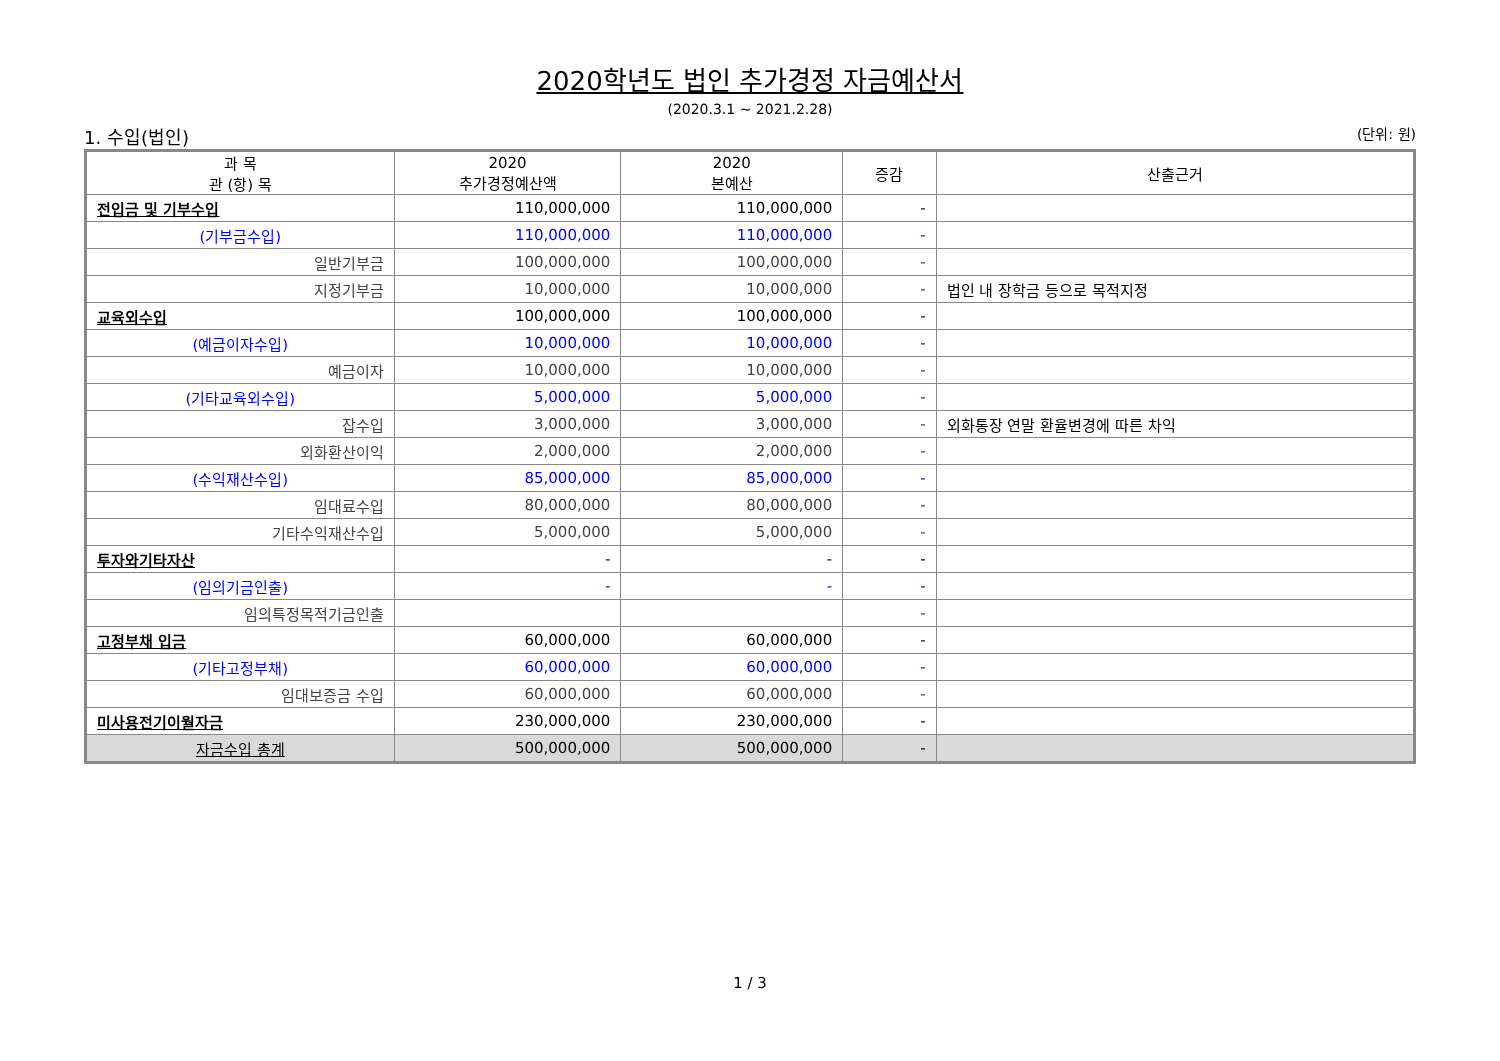2020학년도 법인 추가경정 자금예산서
(2020.3.1 ~ 2021.2.28)
1. 수입(법인) (단위: 원)
| 과 목 관 (항) 목 | 2020 추가경정예산액 | 2020 본예산 | 증감 | 산출근거 |
| --- | --- | --- | --- | --- |
| 전입금 및 기부수입 | 110,000,000 | 110,000,000 | - | |
| (기부금수입) | 110,000,000 | 110,000,000 | - | |
| 일반기부금 | 100,000,000 | 100,000,000 | - | |
| 지정기부금 | 10,000,000 | 10,000,000 | - | 법인 내 장학금 등으로 목적지정 |
| 교육외수입 | 100,000,000 | 100,000,000 | - | |
| (예금이자수입) | 10,000,000 | 10,000,000 | - | |
| 예금이자 | 10,000,000 | 10,000,000 | - | |
| (기타교육외수입) | 5,000,000 | 5,000,000 | - | |
| 잡수입 | 3,000,000 | 3,000,000 | - | 외화통장 연말 환율변경에 따른 차익 |
| 외화환산이익 | 2,000,000 | 2,000,000 | - | |
| (수익재산수입) | 85,000,000 | 85,000,000 | - | |
| 임대료수입 | 80,000,000 | 80,000,000 | - | |
| 기타수익재산수입 | 5,000,000 | 5,000,000 | - | |
| 투자와기타자산 | - | - | - | |
| (임의기금인출) | - | - | - | |
| 임의특정목적기금인출 | | | - | |
| 고정부채 입금 | 60,000,000 | 60,000,000 | - | |
| (기타고정부채) | 60,000,000 | 60,000,000 | - | |
| 임대보증금 수입 | 60,000,000 | 60,000,000 | - | |
| 미사용전기이월자금 | 230,000,000 | 230,000,000 | - | |
| 자금수입 총계 | 500,000,000 | 500,000,000 | - | |
1 / 3